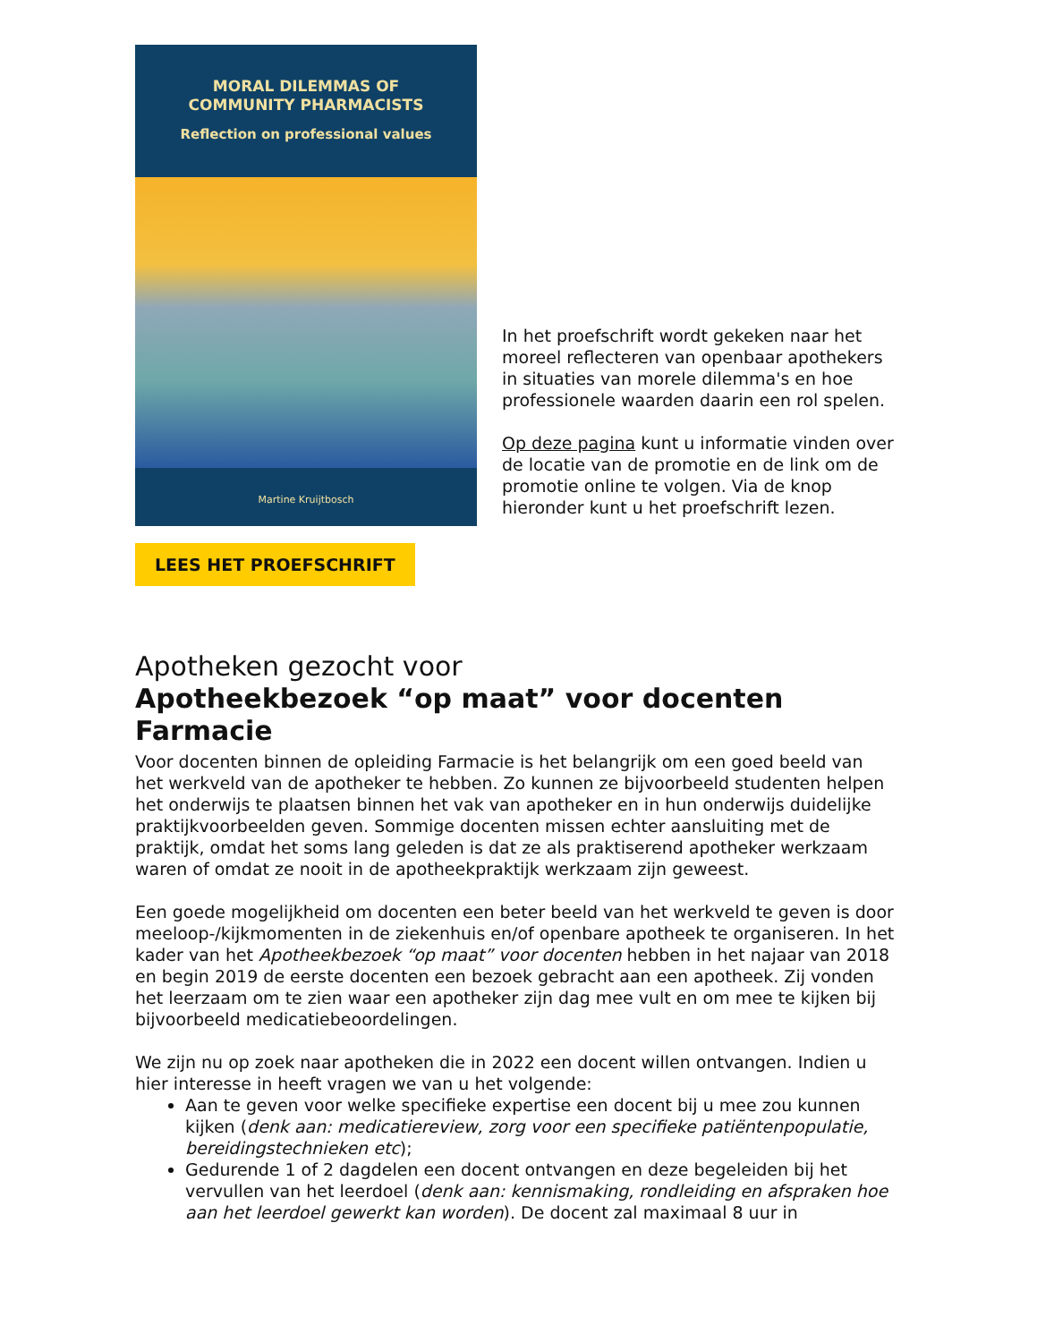MORAL DILEMMAS OF
COMMUNITY PHARMACISTS
Reflection on professional values
Martine Kruijtbosch
In het proefschrift wordt gekeken naar het moreel reflecteren van openbaar apothekers in situaties van morele dilemma's en hoe professionele waarden daarin een rol spelen.
Op deze pagina kunt u informatie vinden over de locatie van de promotie en de link om de promotie online te volgen. Via de knop hieronder kunt u het proefschrift lezen.
LEES HET PROEFSCHRIFT
Apotheken gezocht voor
Apotheekbezoek “op maat” voor docenten Farmacie
Voor docenten binnen de opleiding Farmacie is het belangrijk om een goed beeld van het werkveld van de apotheker te hebben. Zo kunnen ze bijvoorbeeld studenten helpen het onderwijs te plaatsen binnen het vak van apotheker en in hun onderwijs duidelijke praktijkvoorbeelden geven. Sommige docenten missen echter aansluiting met de praktijk, omdat het soms lang geleden is dat ze als praktiserend apotheker werkzaam waren of omdat ze nooit in de apotheekpraktijk werkzaam zijn geweest.
Een goede mogelijkheid om docenten een beter beeld van het werkveld te geven is door meeloop-/kijkmomenten in de ziekenhuis en/of openbare apotheek te organiseren. In het kader van het Apotheekbezoek “op maat” voor docenten hebben in het najaar van 2018 en begin 2019 de eerste docenten een bezoek gebracht aan een apotheek. Zij vonden het leerzaam om te zien waar een apotheker zijn dag mee vult en om mee te kijken bij bijvoorbeeld medicatiebeoordelingen.
We zijn nu op zoek naar apotheken die in 2022 een docent willen ontvangen. Indien u hier interesse in heeft vragen we van u het volgende:
Aan te geven voor welke specifieke expertise een docent bij u mee zou kunnen kijken (denk aan: medicatiereview, zorg voor een specifieke patiëntenpopulatie, bereidingstechnieken etc);
Gedurende 1 of 2 dagdelen een docent ontvangen en deze begeleiden bij het vervullen van het leerdoel (denk aan: kennismaking, rondleiding en afspraken hoe aan het leerdoel gewerkt kan worden). De docent zal maximaal 8 uur in